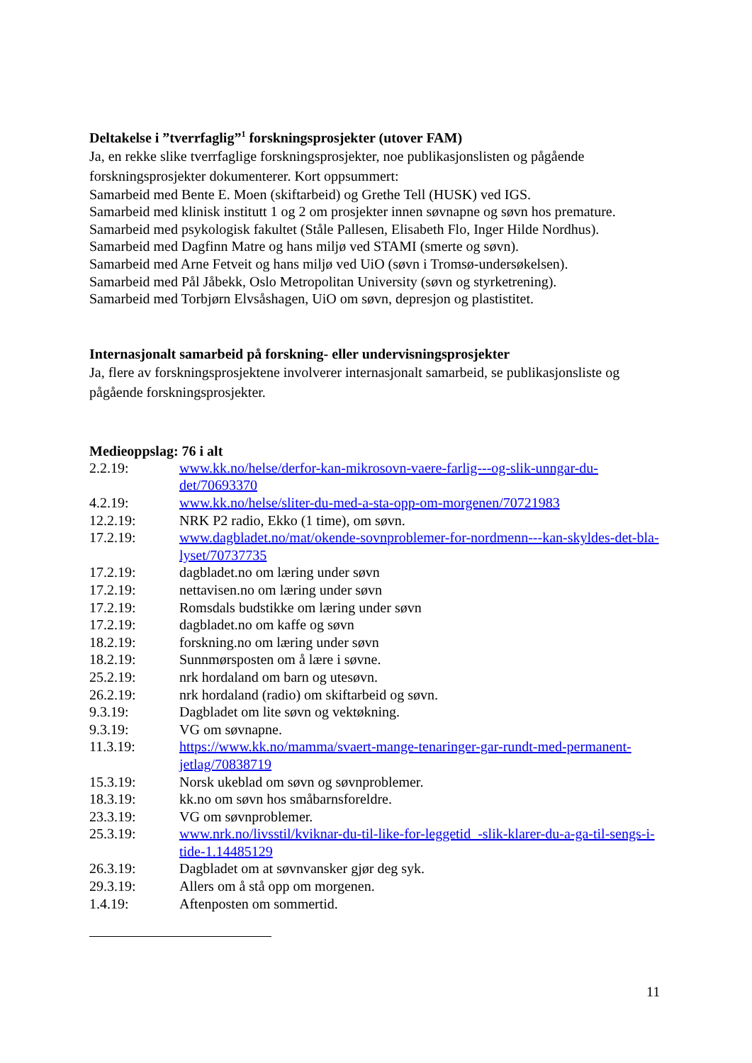Deltakelse i ”tverrfaglig”<sup>1</sup> forskningsprosjekter (utover FAM)
Ja, en rekke slike tverrfaglige forskningsprosjekter, noe publikasjonslisten og pågående forskningsprosjekter dokumenterer. Kort oppsummert:
Samarbeid med Bente E. Moen (skiftarbeid) og Grethe Tell (HUSK) ved IGS.
Samarbeid med klinisk institutt 1 og 2 om prosjekter innen søvnapne og søvn hos premature.
Samarbeid med psykologisk fakultet (Ståle Pallesen, Elisabeth Flo, Inger Hilde Nordhus).
Samarbeid med Dagfinn Matre og hans miljø ved STAMI (smerte og søvn).
Samarbeid med Arne Fetveit og hans miljø ved UiO (søvn i Tromsø-undersøkelsen).
Samarbeid med Pål Jåbekk, Oslo Metropolitan University (søvn og styrketrening).
Samarbeid med Torbjørn Elvsåshagen, UiO om søvn, depresjon og plastistitet.
Internasjonalt samarbeid på forskning- eller undervisningsprosjekter
Ja, flere av forskningsprosjektene involverer internasjonalt samarbeid, se publikasjonsliste og pågående forskningsprosjekter.
Medieoppslag: 76 i alt
| 2.2.19: | www.kk.no/helse/derfor-kan-mikrosovn-vaere-farlig---og-slik-unngar-du-det/70693370 |
| 4.2.19: | www.kk.no/helse/sliter-du-med-a-sta-opp-om-morgenen/70721983 |
| 12.2.19: | NRK P2 radio, Ekko (1 time), om søvn. |
| 17.2.19: | www.dagbladet.no/mat/okende-sovnproblemer-for-nordmenn---kan-skyldes-det-bla-lyset/70737735 |
| 17.2.19: | dagbladet.no om læring under søvn |
| 17.2.19: | nettavisen.no om læring under søvn |
| 17.2.19: | Romsdals budstikke om læring under søvn |
| 17.2.19: | dagbladet.no om kaffe og søvn |
| 18.2.19: | forskning.no om læring under søvn |
| 18.2.19: | Sunnmørsposten om å lære i søvne. |
| 25.2.19: | nrk hordaland om barn og utesøvn. |
| 26.2.19: | nrk hordaland (radio) om skiftarbeid og søvn. |
| 9.3.19: | Dagbladet om lite søvn og vektøkning. |
| 9.3.19: | VG om søvnapne. |
| 11.3.19: | https://www.kk.no/mamma/svaert-mange-tenaringer-gar-rundt-med-permanent-jetlag/70838719 |
| 15.3.19: | Norsk ukeblad om søvn og søvnproblemer. |
| 18.3.19: | kk.no om søvn hos småbarnsforeldre. |
| 23.3.19: | VG om søvnproblemer. |
| 25.3.19: | www.nrk.no/livsstil/kviknar-du-til-like-for-leggetid_-slik-klarer-du-a-ga-til-sengs-i-tide-1.14485129 |
| 26.3.19: | Dagbladet om at søvnvansker gjør deg syk. |
| 29.3.19: | Allers om å stå opp om morgenen. |
| 1.4.19: | Aftenposten om sommertid. |
11